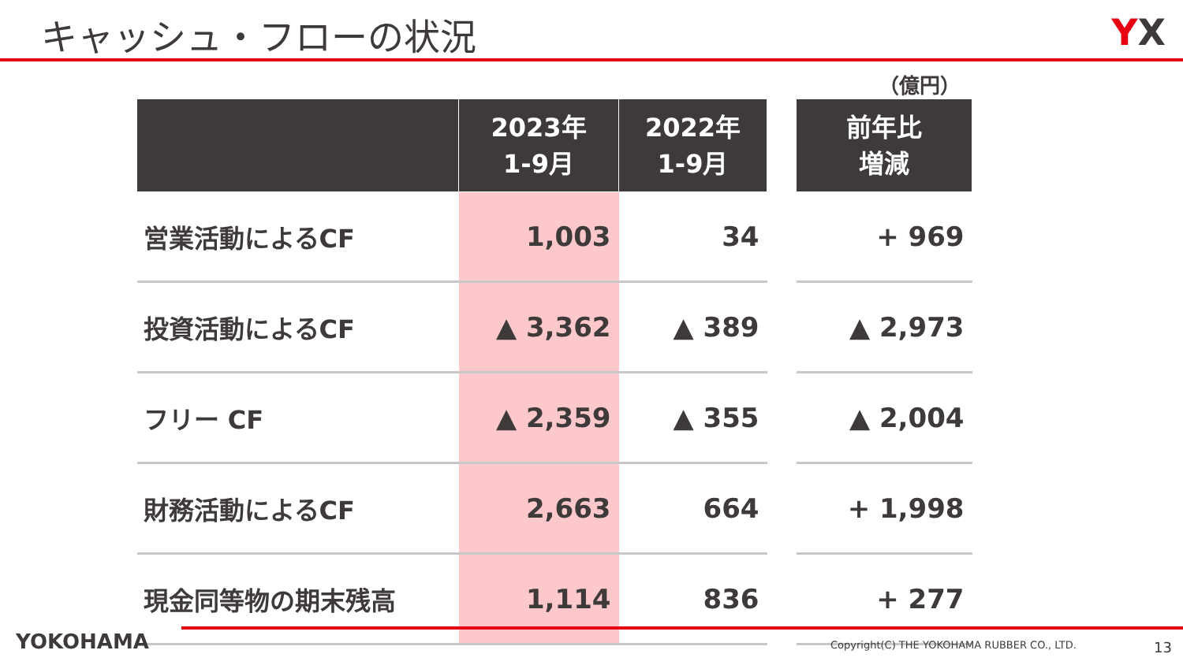キャッシュ・フローの状況
YX
（億円）
| | 2023年 1-9月 | 2022年 1-9月 | | 前年比 増減 |
| --- | --- | --- | --- | --- |
| 営業活動によるCF | 1,003 | 34 | | + 969 |
| 投資活動によるCF | ▲ 3,362 | ▲ 389 | | ▲ 2,973 |
| フリー CF | ▲ 2,359 | ▲ 355 | | ▲ 2,004 |
| 財務活動によるCF | 2,663 | 664 | | + 1,998 |
| 現金同等物の期末残高 | 1,114 | 836 | | + 277 |
YOKOHAMA
Copyright(C) THE YOKOHAMA RUBBER CO., LTD.
13